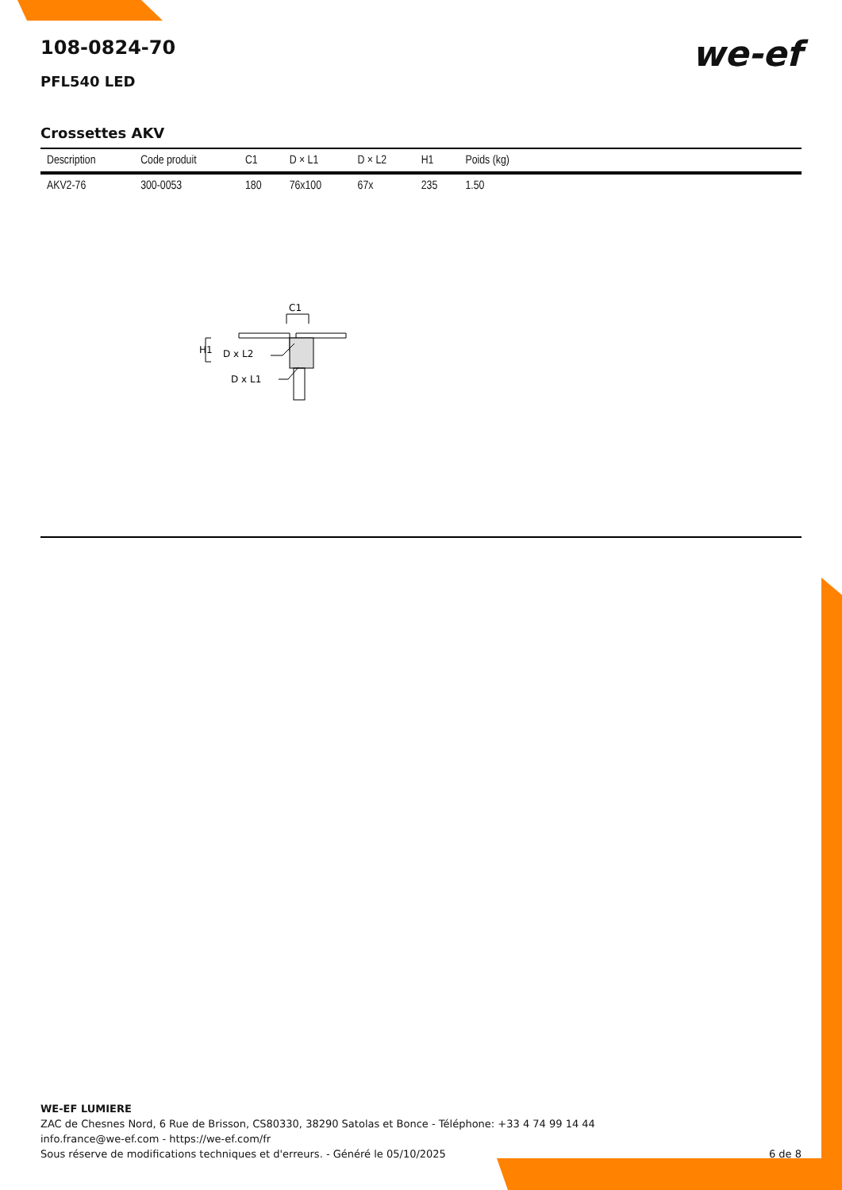we-ef
108-0824-70
PFL540 LED
Crossettes AKV
| Description | Code produit | C1 | D × L1 | D × L2 | H1 | Poids (kg) |
| --- | --- | --- | --- | --- | --- | --- |
| AKV2-76 | 300-0053 | 180 | 76x100 | 67x | 235 | 1.50 |
C1
H1
D x L2
D x L1
WE-EF LUMIERE
ZAC de Chesnes Nord, 6 Rue de Brisson, CS80330, 38290 Satolas et Bonce - Téléphone: +33 4 74 99 14 44
info.france@we-ef.com - https://we-ef.com/fr
Sous réserve de modifications techniques et d'erreurs. - Généré le 05/10/2025 6 de 8